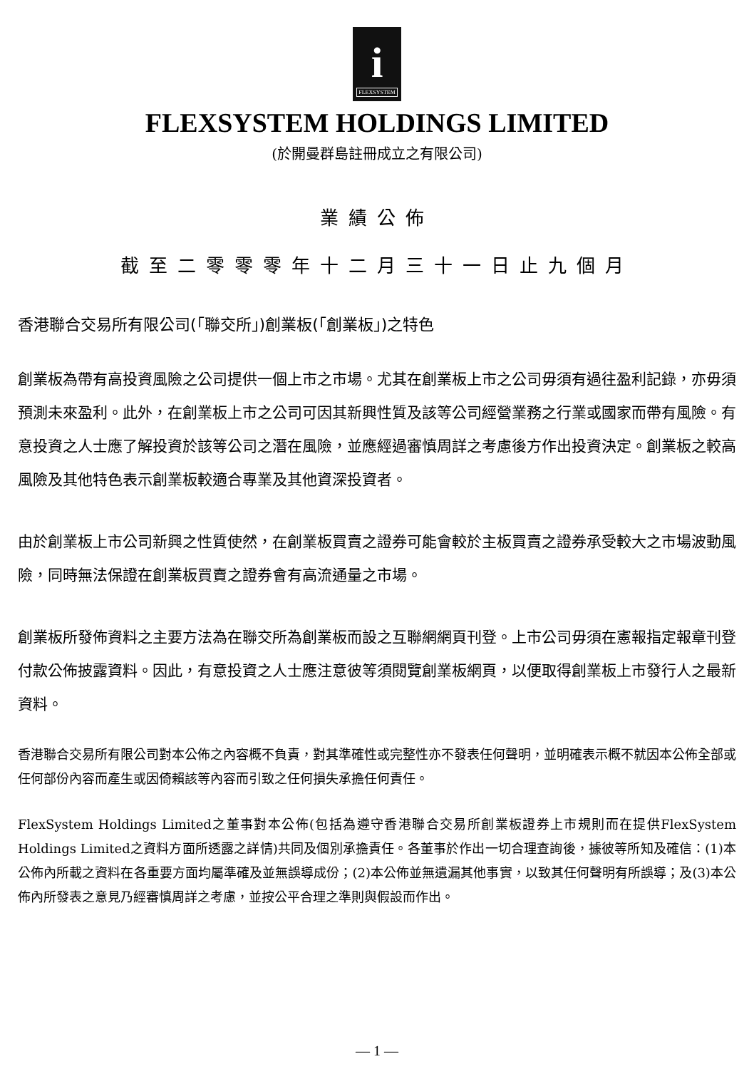i
FLEXSYSTEM
FLEXSYSTEM HOLDINGS LIMITED
(於開曼群島註冊成立之有限公司)
業績公佈
截至二零零零年十二月三十一日止九個月
香港聯合交易所有限公司(「聯交所」)創業板(「創業板」)之特色
創業板為帶有高投資風險之公司提供一個上市之市場。尤其在創業板上市之公司毋須有過往盈利記錄，亦毋須預測未來盈利。此外，在創業板上市之公司可因其新興性質及該等公司經營業務之行業或國家而帶有風險。有意投資之人士應了解投資於該等公司之潛在風險，並應經過審慎周詳之考慮後方作出投資決定。創業板之較高風險及其他特色表示創業板較適合專業及其他資深投資者。
由於創業板上市公司新興之性質使然，在創業板買賣之證券可能會較於主板買賣之證券承受較大之市場波動風險，同時無法保證在創業板買賣之證券會有高流通量之市場。
創業板所發佈資料之主要方法為在聯交所為創業板而設之互聯網網頁刊登。上市公司毋須在憲報指定報章刊登付款公佈披露資料。因此，有意投資之人士應注意彼等須閱覽創業板網頁，以便取得創業板上市發行人之最新資料。
香港聯合交易所有限公司對本公佈之內容概不負責，對其準確性或完整性亦不發表任何聲明，並明確表示概不就因本公佈全部或任何部份內容而產生或因倚賴該等內容而引致之任何損失承擔任何責任。
FlexSystem Holdings Limited之董事對本公佈(包括為遵守香港聯合交易所創業板證券上市規則而在提供FlexSystem Holdings Limited之資料方面所透露之詳情)共同及個別承擔責任。各董事於作出一切合理查詢後，據彼等所知及確信：(1)本公佈內所載之資料在各重要方面均屬準確及並無誤導成份；(2)本公佈並無遺漏其他事實，以致其任何聲明有所誤導；及(3)本公佈內所發表之意見乃經審慎周詳之考慮，並按公平合理之準則與假設而作出。
— 1 —